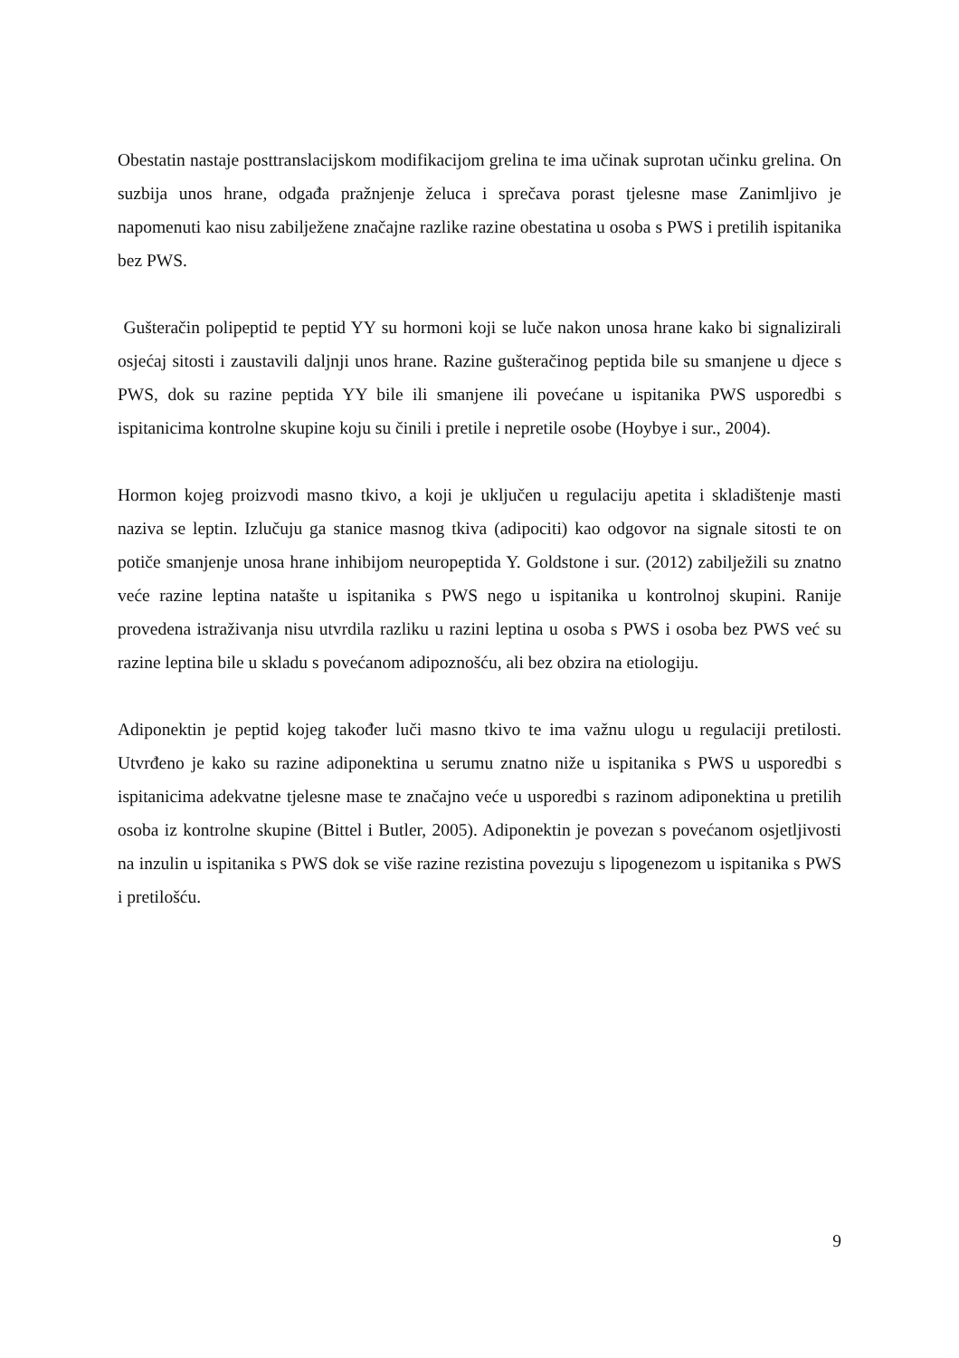Obestatin nastaje posttranslacijskom modifikacijom grelina te ima učinak suprotan učinku grelina. On suzbija unos hrane, odgađa pražnjenje želuca i sprečava porast tjelesne mase Zanimljivo je napomenuti kao nisu zabilježene značajne razlike razine obestatina u osoba s PWS i pretilih ispitanika bez PWS.
Gušteračin polipeptid te peptid YY su hormoni koji se luče nakon unosa hrane kako bi signalizirali osjećaj sitosti i zaustavili daljnji unos hrane. Razine gušteračinog peptida bile su smanjene u djece s PWS, dok su razine peptida YY bile ili smanjene ili povećane u ispitanika PWS usporedbi s ispitanicima kontrolne skupine koju su činili i pretile i nepretile osobe (Hoybye i sur., 2004).
Hormon kojeg proizvodi masno tkivo, a koji je uključen u regulaciju apetita i skladištenje masti naziva se leptin. Izlučuju ga stanice masnog tkiva (adipociti) kao odgovor na signale sitosti te on potiče smanjenje unosa hrane inhibijom neuropeptida Y. Goldstone i sur. (2012) zabilježili su znatno veće razine leptina natašte u ispitanika s PWS nego u ispitanika u kontrolnoj skupini. Ranije provedena istraživanja nisu utvrdila razliku u razini leptina u osoba s PWS i osoba bez PWS već su razine leptina bile u skladu s povećanom adipoznošću, ali bez obzira na etiologiju.
Adiponektin je peptid kojeg također luči masno tkivo te ima važnu ulogu u regulaciji pretilosti. Utvrđeno je kako su razine adiponektina u serumu znatno niže u ispitanika s PWS u usporedbi s ispitanicima adekvatne tjelesne mase te značajno veće u usporedbi s razinom adiponektina u pretilih osoba iz kontrolne skupine (Bittel i Butler, 2005). Adiponektin je povezan s povećanom osjetljivosti na inzulin u ispitanika s PWS dok se više razine rezistina povezuju s lipogenezom u ispitanika s PWS i pretilošću.
9